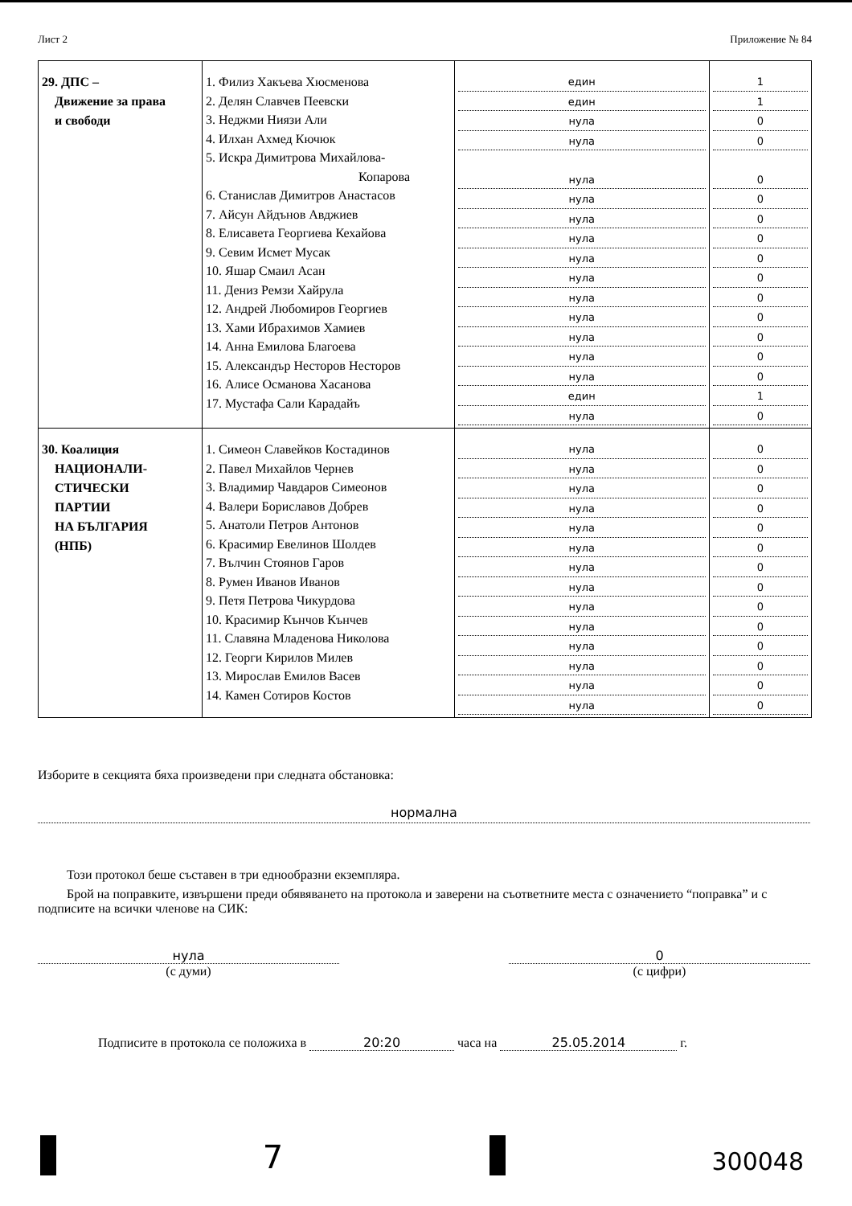Лист 2 Приложение № 84
| 29. ДПС – Движение за права и свободи | 1. Филиз Хакъева Хюсменова 2. Делян Славчев Пеевски 3. Неджми Ниязи Али 4. Илхан Ахмед Кючюк 5. Искра Димитрова Михайлова- Копарова 6. Станислав Димитров Анастасов 7. Айсун Айдънов Авджиев 8. Елисавета Георгиева Кехайова 9. Севим Исмет Мусак 10. Яшар Смаил Асан 11. Дениз Ремзи Хайрула 12. Андрей Любомиров Георгиев 13. Хами Ибрахимов Хамиев 14. Анна Емилова Благоева 15. Александър Несторов Несторов 16. Алисе Османова Хасанова 17. Мустафа Сали Карадайъ | един един нула нула нула нула нула нула нула нула нула нула нула нула нула един нула | 1 1 0 0 0 0 0 0 0 0 0 0 0 0 0 1 0 |
| 30. Коалиция НАЦИОНАЛИ- СТИЧЕСКИ ПАРТИИ НА БЪЛГАРИЯ (НПБ) | 1. Симеон Славейков Костадинов 2. Павел Михайлов Чернев 3. Владимир Чавдаров Симеонов 4. Валери Бориславов Добрев 5. Анатоли Петров Антонов 6. Красимир Евелинов Шолдев 7. Вълчин Стоянов Гаров 8. Румен Иванов Иванов 9. Петя Петрова Чикурдова 10. Красимир Кънчов Кънчев 11. Славяна Младенова Николова 12. Георги Кирилов Милев 13. Мирослав Емилов Васев 14. Камен Сотиров Костов | нула нула нула нула нула нула нула нула нула нула нула нула нула нула | 0 0 0 0 0 0 0 0 0 0 0 0 0 0 |
Изборите в секцията бяха произведени при следната обстановка:
нормална
Този протокол беше съставен в три еднообразни екземпляра.
Брой на поправките, извършени преди обявяването на протокола и заверени на съответните места с означението “поправка” и с подписите на всички членове на СИК:
нула
(с думи)
0
(с цифри)
Подписите в протокола се положиха в 20:20 часа на 25.05.2014 г.
7
300048